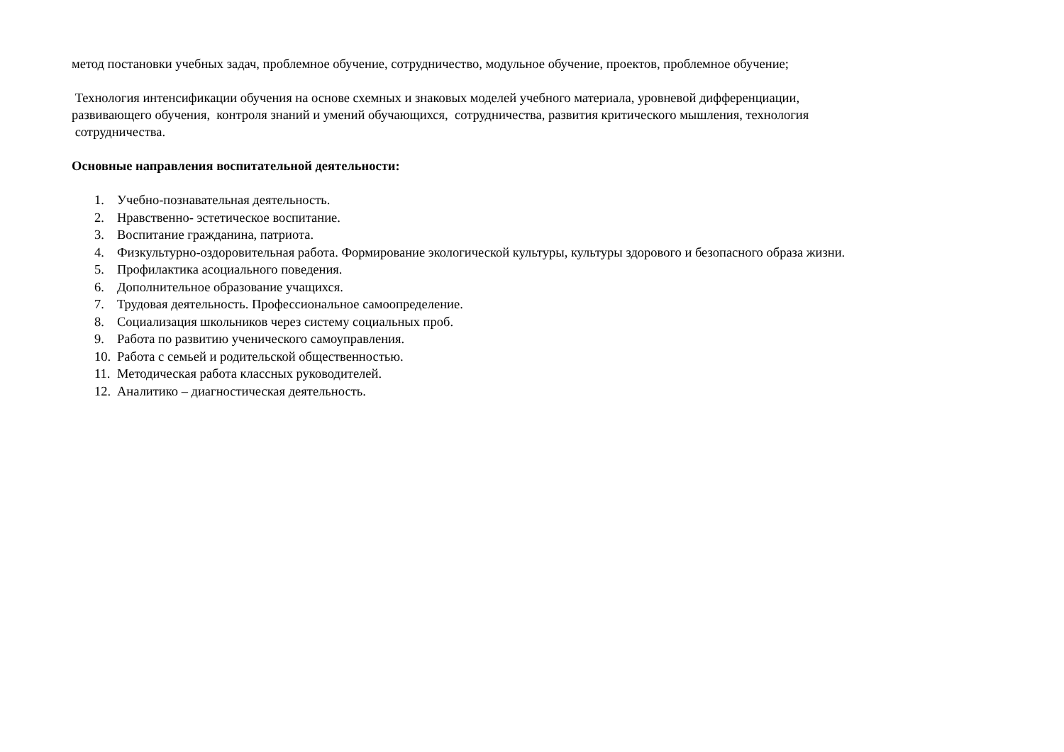метод постановки учебных задач, проблемное обучение, сотрудничество, модульное обучение, проектов, проблемное обучение;
Технология интенсификации обучения на основе схемных и знаковых моделей учебного материала, уровневой дифференциации,
развивающего обучения, контроля знаний и умений обучающихся, сотрудничества, развития критического мышления, технология
сотрудничества.
Основные направления воспитательной деятельности:
1. Учебно-познавательная деятельность.
2. Нравственно- эстетическое воспитание.
3. Воспитание гражданина, патриота.
4. Физкультурно-оздоровительная работа. Формирование экологической культуры, культуры здорового и безопасного образа жизни.
5. Профилактика асоциального поведения.
6. Дополнительное образование учащихся.
7. Трудовая деятельность. Профессиональное самоопределение.
8. Социализация школьников через систему социальных проб.
9. Работа по развитию ученического самоуправления.
10. Работа с семьей и родительской общественностью.
11. Методическая работа классных руководителей.
12. Аналитико – диагностическая деятельность.